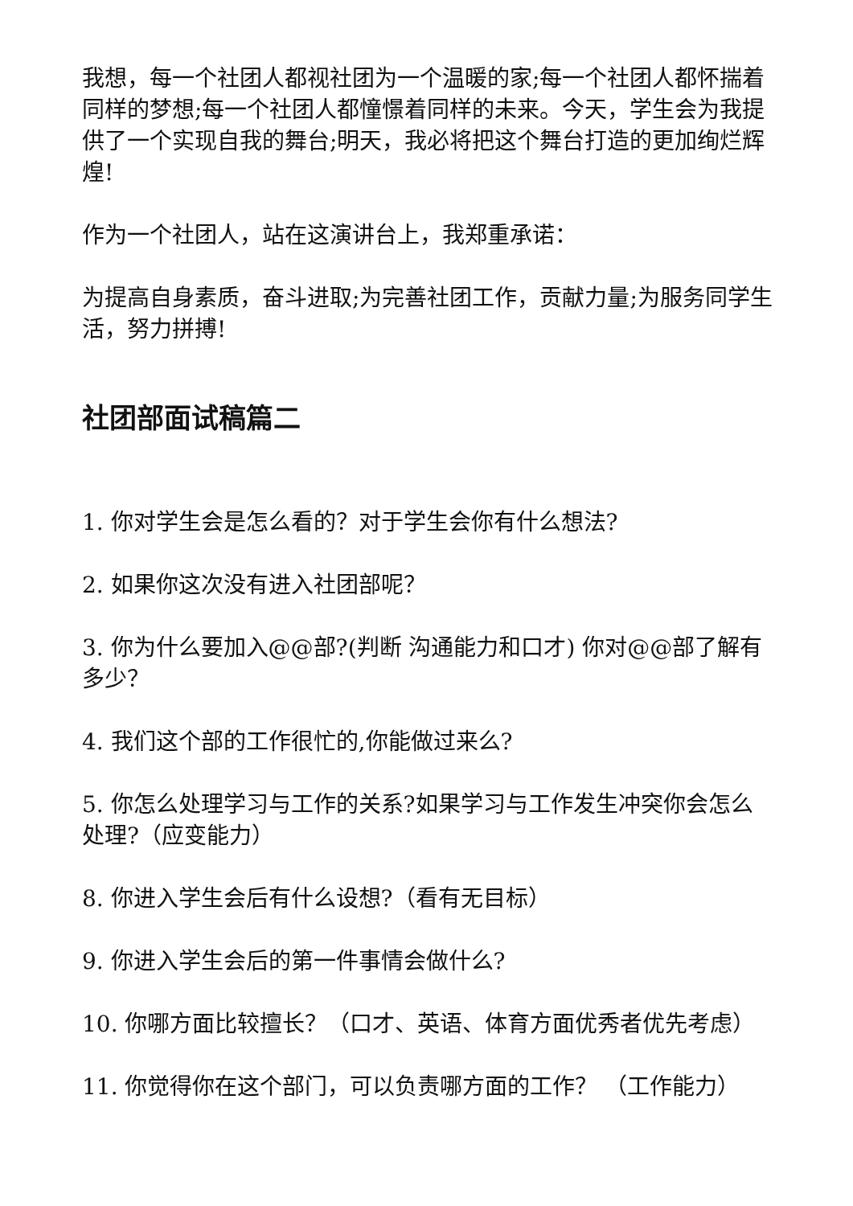我想，每一个社团人都视社团为一个温暖的家;每一个社团人都怀揣着同样的梦想;每一个社团人都憧憬着同样的未来。今天，学生会为我提供了一个实现自我的舞台;明天，我必将把这个舞台打造的更加绚烂辉煌!
作为一个社团人，站在这演讲台上，我郑重承诺：
为提高自身素质，奋斗进取;为完善社团工作，贡献力量;为服务同学生活，努力拼搏!
社团部面试稿篇二
1. 你对学生会是怎么看的？对于学生会你有什么想法?
2. 如果你这次没有进入社团部呢？
3. 你为什么要加入@@部?(判断 沟通能力和口才) 你对@@部了解有多少？
4. 我们这个部的工作很忙的,你能做过来么?
5. 你怎么处理学习与工作的关系?如果学习与工作发生冲突你会怎么处理?（应变能力）
8. 你进入学生会后有什么设想?（看有无目标）
9. 你进入学生会后的第一件事情会做什么?
10. 你哪方面比较擅长？（口才、英语、体育方面优秀者优先考虑）
11. 你觉得你在这个部门，可以负责哪方面的工作？ （工作能力）